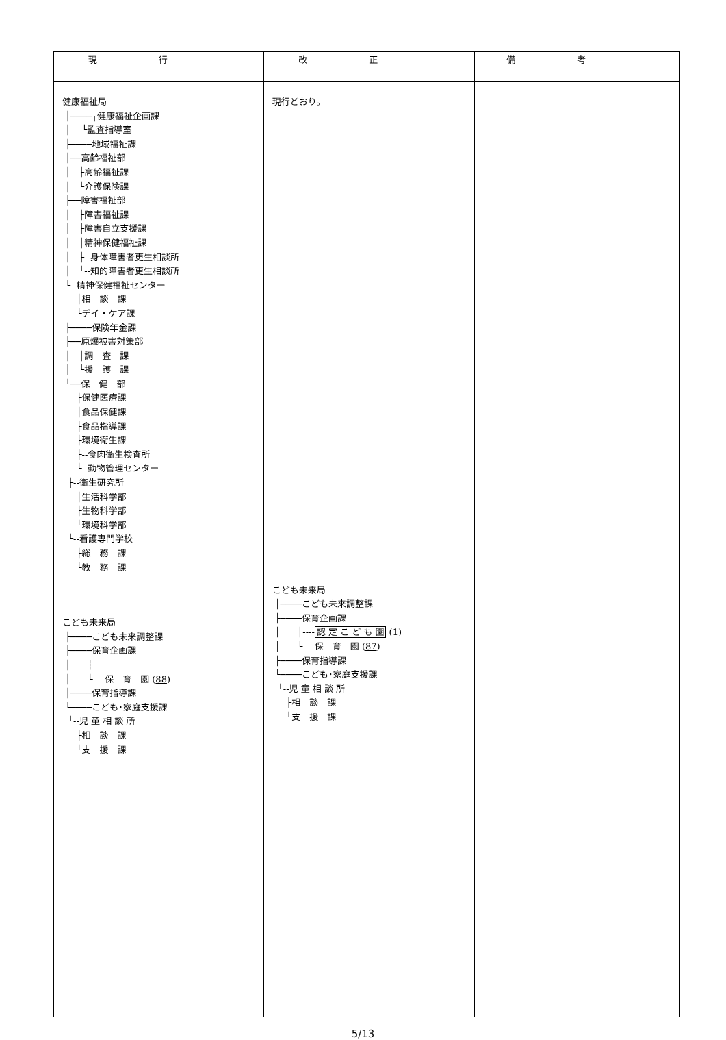| 現行 | 改正 | 備考 |
| --- | --- | --- |
| 健康福祉局 ├────┬健康福祉企画課 │ └監査指導室 ├────地域福祉課 ├──高齢福祉部 │ ├高齢福祉課 │ └介護保険課 ├──障害福祉部 │ ├障害福祉課 │ ├障害自立支援課 │ ├精神保健福祉課 │ ├‐‐身体障害者更生相談所 │ └‐‐知的障害者更生相談所 └‐‐精神保健福祉センター ├相 談 課 └デイ・ケア課 ├────保険年金課 ├──原爆被害対策部 │ ├調 査 課 │ └援 護 課 └──保 健 部 ├保健医療課 ├食品保健課 ├食品指導課 ├環境衛生課 ├‐‐食肉衛生検査所 └‐‐動物管理センター ├‐‐衛生研究所 ├生活科学部 ├生物科学部 └環境科学部 └‐‐看護専門学校 ├総 務 課 └教 務 課 こども未来局 ├────こども未来調整課 ├────保育企画課 │ ┆ │ └‐‐‐‐保 育 園 ( 88 ) ├────保育指導課 └────こども･家庭支援課 └‐‐児 童 相 談 所 ├相 談 課 └支 援 課 | 現行どおり。 こども未来局 ├────こども未来調整課 ├────保育企画課 │ ├‐‐‐‐ 認 定 こ ど も 園 ( 1 ) │ └‐‐‐‐保 育 園 ( 87 ) ├────保育指導課 └────こども･家庭支援課 └‐‐児 童 相 談 所 ├相 談 課 └支 援 課 | |
5/13